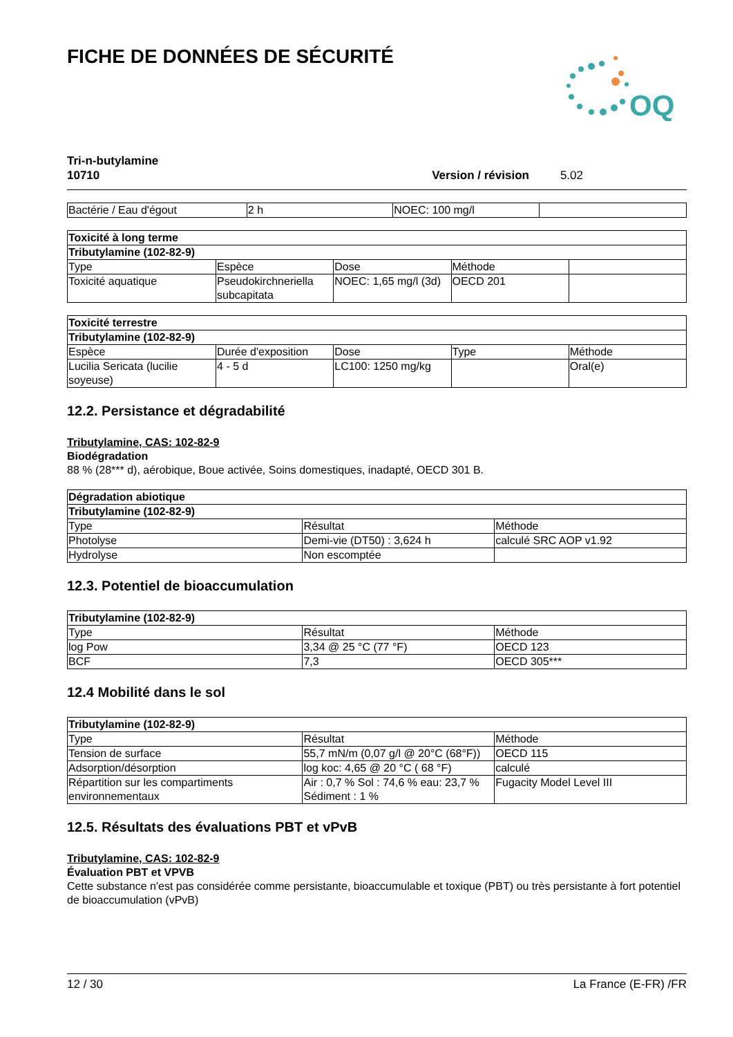FICHE DE DONNÉES DE SÉCURITÉ
OQ
Tri-n-butylamine
10710 Version / révision 5.02
| Bactérie / Eau d'égout | 2 h | NOEC: 100 mg/l | |
| Toxicité à long terme | | | | |
| --- | --- | --- | --- | --- |
| Tributylamine (102-82-9) | | | | |
| Type | Espèce | Dose | Méthode | |
| Toxicité aquatique | Pseudokirchneriella subcapitata | NOEC: 1,65 mg/l (3d) | OECD 201 | |
| Toxicité terrestre | | | | |
| --- | --- | --- | --- | --- |
| Tributylamine (102-82-9) | | | | |
| Espèce | Durée d'exposition | Dose | Type | Méthode |
| Lucilia Sericata (lucilie soyeuse) | 4 - 5 d | LC100: 1250 mg/kg | | Oral(e) |
12.2. Persistance et dégradabilité
Tributylamine, CAS: 102-82-9
Biodégradation
88 % (28*** d), aérobique, Boue activée, Soins domestiques, inadapté, OECD 301 B.
| Dégradation abiotique | | |
| --- | --- | --- |
| Tributylamine (102-82-9) | | |
| Type | Résultat | Méthode |
| Photolyse | Demi-vie (DT50) : 3,624 h | calculé SRC AOP v1.92 |
| Hydrolyse | Non escomptée | |
12.3. Potentiel de bioaccumulation
| Tributylamine (102-82-9) | | |
| --- | --- | --- |
| Type | Résultat | Méthode |
| log Pow | 3,34 @ 25 °C (77 °F) | OECD 123 |
| BCF | 7,3 | OECD 305*** |
12.4 Mobilité dans le sol
| Tributylamine (102-82-9) | | |
| --- | --- | --- |
| Type | Résultat | Méthode |
| Tension de surface | 55,7 mN/m (0,07 g/l @ 20°C (68°F)) | OECD 115 |
| Adsorption/désorption | log koc: 4,65 @ 20 °C ( 68 °F) | calculé |
| Répartition sur les compartiments environnementaux | Air : 0,7 % Sol : 74,6 % eau: 23,7 % Sédiment : 1 % | Fugacity Model Level III |
12.5. Résultats des évaluations PBT et vPvB
Tributylamine, CAS: 102-82-9
Évaluation PBT et VPVB
Cette substance n'est pas considérée comme persistante, bioaccumulable et toxique (PBT) ou très persistante à fort potentiel de bioaccumulation (vPvB)
12 / 30 La France (E-FR) /FR